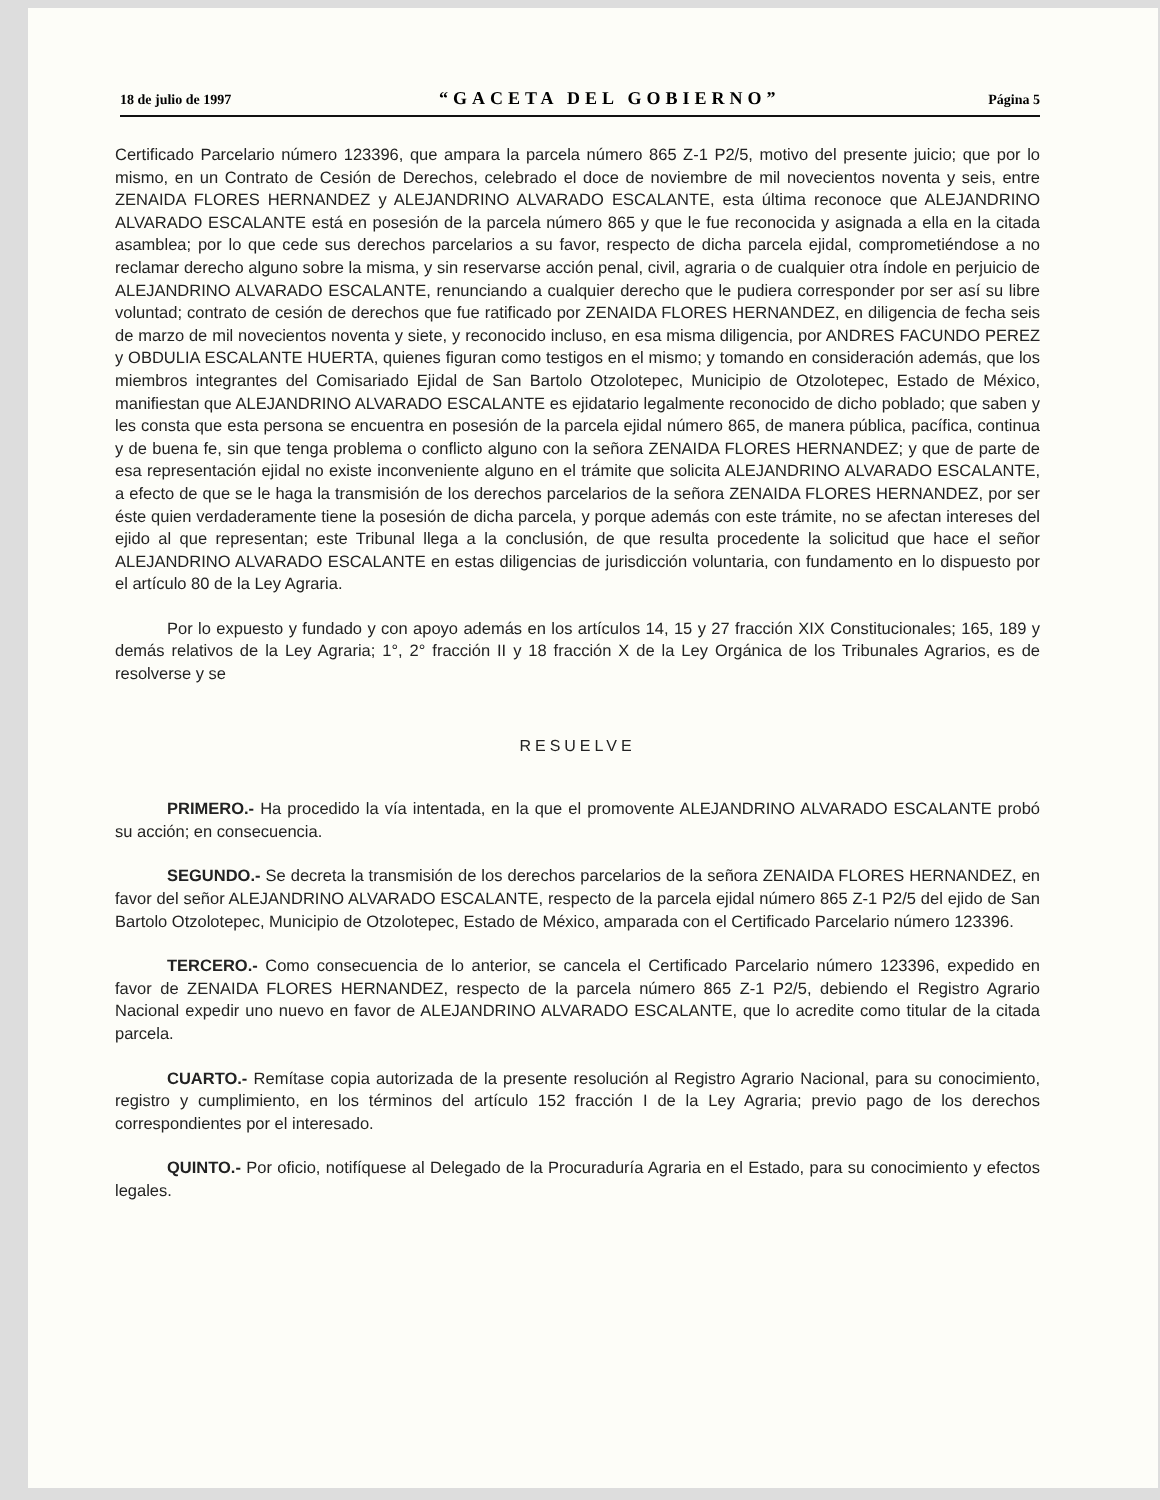18 de julio de 1997 “GACETA DEL GOBIERNO” Página 5
Certificado Parcelario número 123396, que ampara la parcela número 865 Z-1 P2/5, motivo del presente juicio; que por lo mismo, en un Contrato de Cesión de Derechos, celebrado el doce de noviembre de mil novecientos noventa y seis, entre ZENAIDA FLORES HERNANDEZ y ALEJANDRINO ALVARADO ESCALANTE, esta última reconoce que ALEJANDRINO ALVARADO ESCALANTE está en posesión de la parcela número 865 y que le fue reconocida y asignada a ella en la citada asamblea; por lo que cede sus derechos parcelarios a su favor, respecto de dicha parcela ejidal, comprometiéndose a no reclamar derecho alguno sobre la misma, y sin reservarse acción penal, civil, agraria o de cualquier otra índole en perjuicio de ALEJANDRINO ALVARADO ESCALANTE, renunciando a cualquier derecho que le pudiera corresponder por ser así su libre voluntad; contrato de cesión de derechos que fue ratificado por ZENAIDA FLORES HERNANDEZ, en diligencia de fecha seis de marzo de mil novecientos noventa y siete, y reconocido incluso, en esa misma diligencia, por ANDRES FACUNDO PEREZ y OBDULIA ESCALANTE HUERTA, quienes figuran como testigos en el mismo; y tomando en consideración además, que los miembros integrantes del Comisariado Ejidal de San Bartolo Otzolotepec, Municipio de Otzolotepec, Estado de México, manifiestan que ALEJANDRINO ALVARADO ESCALANTE es ejidatario legalmente reconocido de dicho poblado; que saben y les consta que esta persona se encuentra en posesión de la parcela ejidal número 865, de manera pública, pacífica, continua y de buena fe, sin que tenga problema o conflicto alguno con la señora ZENAIDA FLORES HERNANDEZ; y que de parte de esa representación ejidal no existe inconveniente alguno en el trámite que solicita ALEJANDRINO ALVARADO ESCALANTE, a efecto de que se le haga la transmisión de los derechos parcelarios de la señora ZENAIDA FLORES HERNANDEZ, por ser éste quien verdaderamente tiene la posesión de dicha parcela, y porque además con este trámite, no se afectan intereses del ejido al que representan; este Tribunal llega a la conclusión, de que resulta procedente la solicitud que hace el señor ALEJANDRINO ALVARADO ESCALANTE en estas diligencias de jurisdicción voluntaria, con fundamento en lo dispuesto por el artículo 80 de la Ley Agraria.
Por lo expuesto y fundado y con apoyo además en los artículos 14, 15 y 27 fracción XIX Constitucionales; 165, 189 y demás relativos de la Ley Agraria; 1°, 2° fracción II y 18 fracción X de la Ley Orgánica de los Tribunales Agrarios, es de resolverse y se
RESUELVE
PRIMERO.- Ha procedido la vía intentada, en la que el promovente ALEJANDRINO ALVARADO ESCALANTE probó su acción; en consecuencia.
SEGUNDO.- Se decreta la transmisión de los derechos parcelarios de la señora ZENAIDA FLORES HERNANDEZ, en favor del señor ALEJANDRINO ALVARADO ESCALANTE, respecto de la parcela ejidal número 865 Z-1 P2/5 del ejido de San Bartolo Otzolotepec, Municipio de Otzolotepec, Estado de México, amparada con el Certificado Parcelario número 123396.
TERCERO.- Como consecuencia de lo anterior, se cancela el Certificado Parcelario número 123396, expedido en favor de ZENAIDA FLORES HERNANDEZ, respecto de la parcela número 865 Z-1 P2/5, debiendo el Registro Agrario Nacional expedir uno nuevo en favor de ALEJANDRINO ALVARADO ESCALANTE, que lo acredite como titular de la citada parcela.
CUARTO.- Remítase copia autorizada de la presente resolución al Registro Agrario Nacional, para su conocimiento, registro y cumplimiento, en los términos del artículo 152 fracción I de la Ley Agraria; previo pago de los derechos correspondientes por el interesado.
QUINTO.- Por oficio, notifíquese al Delegado de la Procuraduría Agraria en el Estado, para su conocimiento y efectos legales.